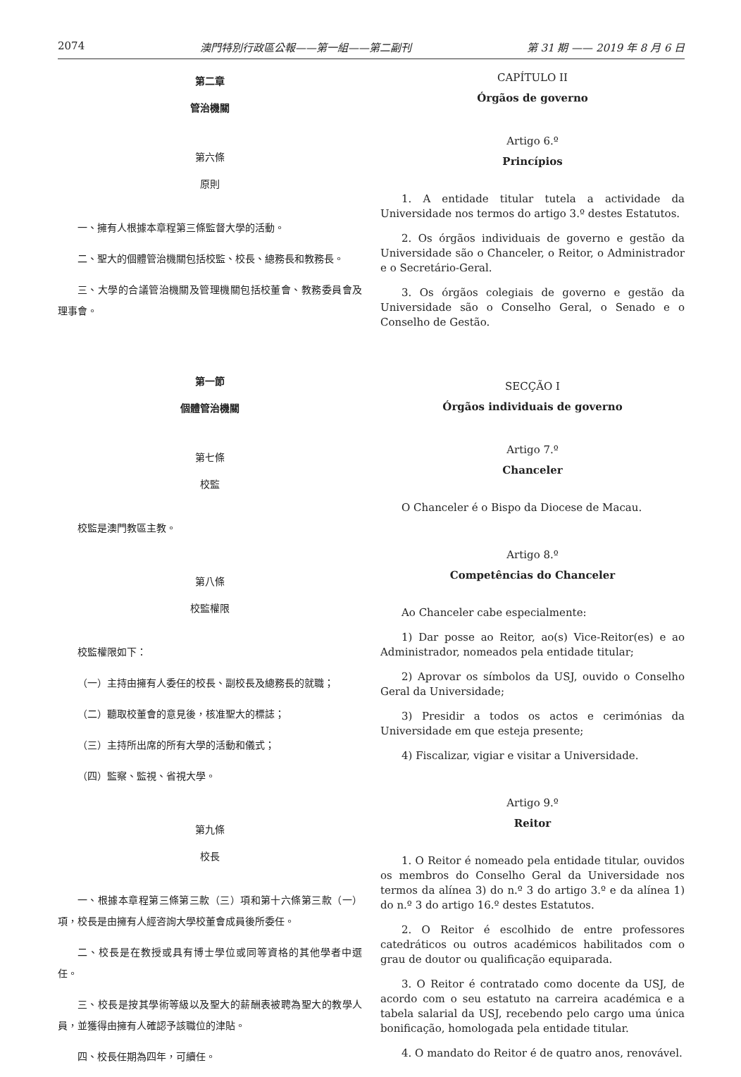2074 澳門特別行政區公報——第一組——第二副刊 第 31 期 —— 2019 年 8 月 6 日
第二章
管治機關
第六條
原則
一、擁有人根據本章程第三條監督大學的活動。
二、聖大的個體管治機關包括校監、校長、總務長和教務長。
三、大學的合議管治機關及管理機關包括校董會、教務委員會及理事會。
第一節
個體管治機關
第七條
校監
校監是澳門教區主教。
第八條
校監權限
校監權限如下：
（一）主持由擁有人委任的校長、副校長及總務長的就職；
（二）聽取校董會的意見後，核准聖大的標誌；
（三）主持所出席的所有大學的活動和儀式；
（四）監察、監視、省視大學。
第九條
校長
一、根據本章程第三條第三款（三）項和第十六條第三款（一）項，校長是由擁有人經咨詢大學校董會成員後所委任。
二、校長是在教授或具有博士學位或同等資格的其他學者中選任。
三、校長是按其學術等級以及聖大的薪酬表被聘為聖大的教學人員，並獲得由擁有人確認予該職位的津貼。
四、校長任期為四年，可續任。
CAPÍTULO II
Órgãos de governo
Artigo 6.º
Princípios
1. A entidade titular tutela a actividade da Universidade nos termos do artigo 3.º destes Estatutos.
2. Os órgãos individuais de governo e gestão da Universidade são o Chanceler, o Reitor, o Administrador e o Secretário-Geral.
3. Os órgãos colegiais de governo e gestão da Universidade são o Conselho Geral, o Senado e o Conselho de Gestão.
SECÇÃO I
Órgãos individuais de governo
Artigo 7.º
Chanceler
O Chanceler é o Bispo da Diocese de Macau.
Artigo 8.º
Competências do Chanceler
Ao Chanceler cabe especialmente:
1) Dar posse ao Reitor, ao(s) Vice-Reitor(es) e ao Administrador, nomeados pela entidade titular;
2) Aprovar os símbolos da USJ, ouvido o Conselho Geral da Universidade;
3) Presidir a todos os actos e cerimónias da Universidade em que esteja presente;
4) Fiscalizar, vigiar e visitar a Universidade.
Artigo 9.º
Reitor
1. O Reitor é nomeado pela entidade titular, ouvidos os membros do Conselho Geral da Universidade nos termos da alínea 3) do n.º 3 do artigo 3.º e da alínea 1) do n.º 3 do artigo 16.º destes Estatutos.
2. O Reitor é escolhido de entre professores catedráticos ou outros académicos habilitados com o grau de doutor ou qualificação equiparada.
3. O Reitor é contratado como docente da USJ, de acordo com o seu estatuto na carreira académica e a tabela salarial da USJ, recebendo pelo cargo uma única bonificação, homologada pela entidade titular.
4. O mandato do Reitor é de quatro anos, renovável.